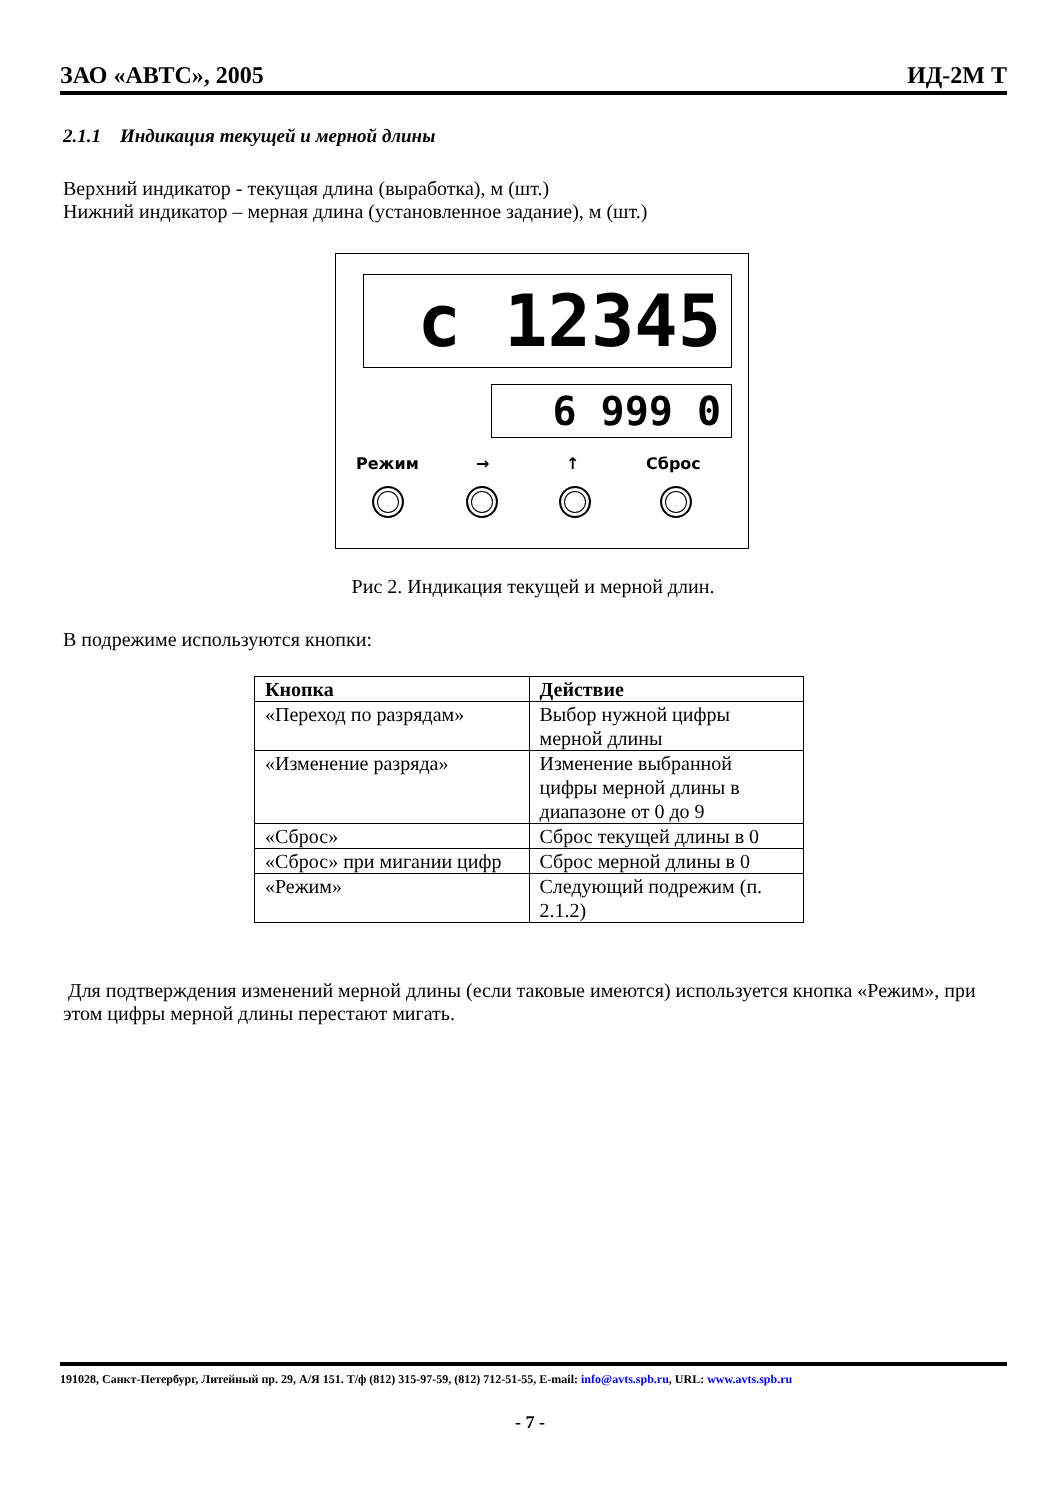ЗАО «АВТС», 2005 ИД-2М Т
2.1.1 Индикация текущей и мерной длины
Верхний индикатор - текущая длина (выработка), м (шт.)
Нижний индикатор – мерная длина (установленное задание), м (шт.)
c 12345
6 999 0
Режим → ↑ Сброс
Рис 2. Индикация текущей и мерной длин.
В подрежиме используются кнопки:
| Кнопка | Действие |
| --- | --- |
| «Переход по разрядам» | Выбор нужной цифры мерной длины |
| «Изменение разряда» | Изменение выбранной цифры мерной длины в диапазоне от 0 до 9 |
| «Сброс» | Сброс текущей длины в 0 |
| «Сброс» при мигании цифр | Сброс мерной длины в 0 |
| «Режим» | Следующий подрежим (п. 2.1.2) |
Для подтверждения изменений мерной длины (если таковые имеются) используется кнопка «Режим», при этом цифры мерной длины перестают мигать.
191028, Санкт-Петербург, Литейный пр. 29, А/Я 151. Т/ф (812) 315-97-59, (812) 712-51-55, E-mail: info@avts.spb.ru, URL: www.avts.spb.ru
- 7 -